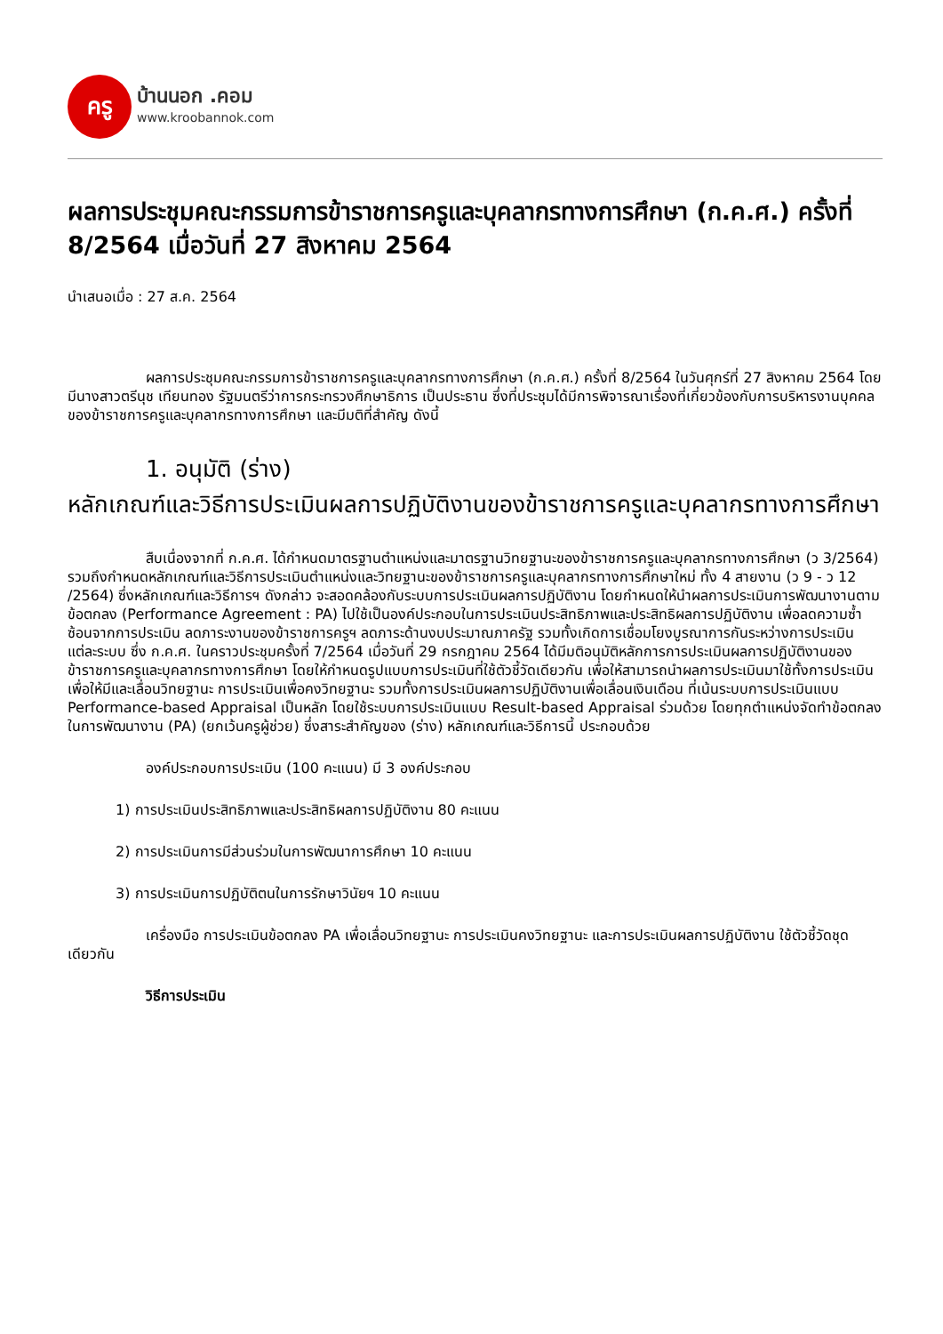ครู
บ้านนอก .คอม
www.kroobannok.com
ผลการประชุมคณะกรรมการข้าราชการครูและบุคลากรทางการศึกษา (ก.ค.ศ.) ครั้งที่ 8/2564 เมื่อวันที่ 27 สิงหาคม 2564
นำเสนอเมื่อ : 27 ส.ค. 2564
ผลการประชุมคณะกรรมการข้าราชการครูและบุคลากรทางการศึกษา (ก.ค.ศ.) ครั้งที่ 8/2564 ในวันศุกร์ที่ 27 สิงหาคม 2564 โดยมีนางสาวตรีนุช เทียนทอง รัฐมนตรีว่าการกระทรวงศึกษาธิการ เป็นประธาน ซึ่งที่ประชุมได้มีการพิจารณาเรื่องที่เกี่ยวข้องกับการบริหารงานบุคคลของข้าราชการครูและบุคลากรทางการศึกษา และมีมติที่สำคัญ ดังนี้
1. อนุมัติ (ร่าง)
หลักเกณฑ์และวิธีการประเมินผลการปฏิบัติงานของข้าราชการครูและบุคลากรทางการศึกษา
สืบเนื่องจากที่ ก.ค.ศ. ได้กำหนดมาตรฐานตำแหน่งและมาตรฐานวิทยฐานะของข้าราชการครูและบุคลากรทางการศึกษา (ว 3/2564) รวมถึงกำหนดหลักเกณฑ์และวิธีการประเมินตำแหน่งและวิทยฐานะของข้าราชการครูและบุคลากรทางการศึกษาใหม่ ทั้ง 4 สายงาน (ว 9 - ว 12 /2564) ซึ่งหลักเกณฑ์และวิธีการฯ ดังกล่าว จะสอดคล้องกับระบบการประเมินผลการปฏิบัติงาน โดยกำหนดให้นำผลการประเมินการพัฒนางานตามข้อตกลง (Performance Agreement : PA) ไปใช้เป็นองค์ประกอบในการประเมินประสิทธิภาพและประสิทธิผลการปฏิบัติงาน เพื่อลดความซ้ำซ้อนจากการประเมิน ลดภาระงานของข้าราชการครูฯ ลดภาระด้านงบประมาณภาครัฐ รวมทั้งเกิดการเชื่อมโยงบูรณาการกันระหว่างการประเมินแต่ละระบบ ซึ่ง ก.ค.ศ. ในคราวประชุมครั้งที่ 7/2564 เมื่อวันที่ 29 กรกฎาคม 2564 ได้มีมติอนุมัติหลักการการประเมินผลการปฏิบัติงานของข้าราชการครูและบุคลากรทางการศึกษา โดยให้กำหนดรูปแบบการประเมินที่ใช้ตัวชี้วัดเดียวกัน เพื่อให้สามารถนำผลการประเมินมาใช้ทั้งการประเมินเพื่อให้มีและเลื่อนวิทยฐานะ การประเมินเพื่อคงวิทยฐานะ รวมทั้งการประเมินผลการปฏิบัติงานเพื่อเลื่อนเงินเดือน ที่เน้นระบบการประเมินแบบ Performance-based Appraisal เป็นหลัก โดยใช้ระบบการประเมินแบบ Result-based Appraisal ร่วมด้วย โดยทุกตำแหน่งจัดทำข้อตกลงในการพัฒนางาน (PA) (ยกเว้นครูผู้ช่วย) ซึ่งสาระสำคัญของ (ร่าง) หลักเกณฑ์และวิธีการนี้ ประกอบด้วย
องค์ประกอบการประเมิน (100 คะแนน) มี 3 องค์ประกอบ
1) การประเมินประสิทธิภาพและประสิทธิผลการปฏิบัติงาน 80 คะแนน
2) การประเมินการมีส่วนร่วมในการพัฒนาการศึกษา 10 คะแนน
3) การประเมินการปฏิบัติตนในการรักษาวินัยฯ 10 คะแนน
เครื่องมือ การประเมินข้อตกลง PA เพื่อเลื่อนวิทยฐานะ การประเมินคงวิทยฐานะ และการประเมินผลการปฏิบัติงาน ใช้ตัวชี้วัดชุดเดียวกัน
วิธีการประเมิน